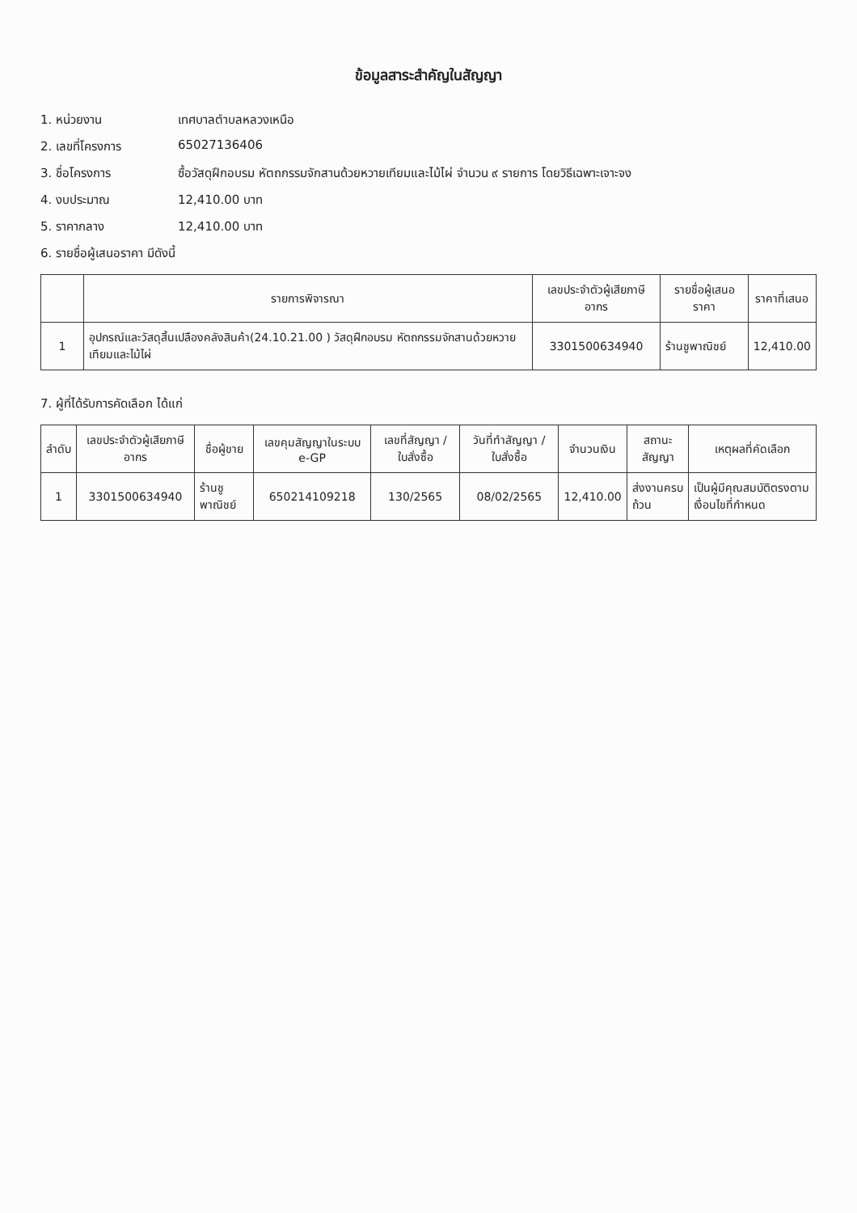ข้อมูลสาระสำคัญในสัญญา
1. หน่วยงาน เทศบาลตำบลหลวงเหนือ
2. เลขที่โครงการ 65027136406
3. ชื่อโครงการ ซื้อวัสดุฝึกอบรม หัตถกรรมจักสานด้วยหวายเทียมและไม้ไผ่ จำนวน ๙ รายการ โดยวิธีเฉพาะเจาะจง
4. งบประมาณ 12,410.00 บาท
5. ราคากลาง 12,410.00 บาท
6. รายชื่อผู้เสนอราคา มีดังนี้
| | รายการพิจารณา | เลขประจำตัวผู้เสียภาษีอากร | รายชื่อผู้เสนอราคา | ราคาที่เสนอ |
| --- | --- | --- | --- | --- |
| 1 | อุปกรณ์และวัสดุสิ้นเปลืองคลังสินค้า(24.10.21.00 ) วัสดุฝึกอบรม หัตถกรรมจักสานด้วยหวายเทียมและไม้ไผ่ | 3301500634940 | ร้านชูพาณิชย์ | 12,410.00 |
7. ผู้ที่ได้รับการคัดเลือก ได้แก่
| ลำดับ | เลขประจำตัวผู้เสียภาษีอากร | ชื่อผู้ขาย | เลขคุมสัญญาในระบบ e-GP | เลขที่สัญญา / ใบสั่งซื้อ | วันที่ทำสัญญา / ใบสั่งซื้อ | จำนวนเงิน | สถานะสัญญา | เหตุผลที่คัดเลือก |
| --- | --- | --- | --- | --- | --- | --- | --- | --- |
| 1 | 3301500634940 | ร้านชูพาณิชย์ | 650214109218 | 130/2565 | 08/02/2565 | 12,410.00 | ส่งงานครบถ้วน | เป็นผู้มีคุณสมบัติตรงตามเงื่อนไขที่กำหนด |